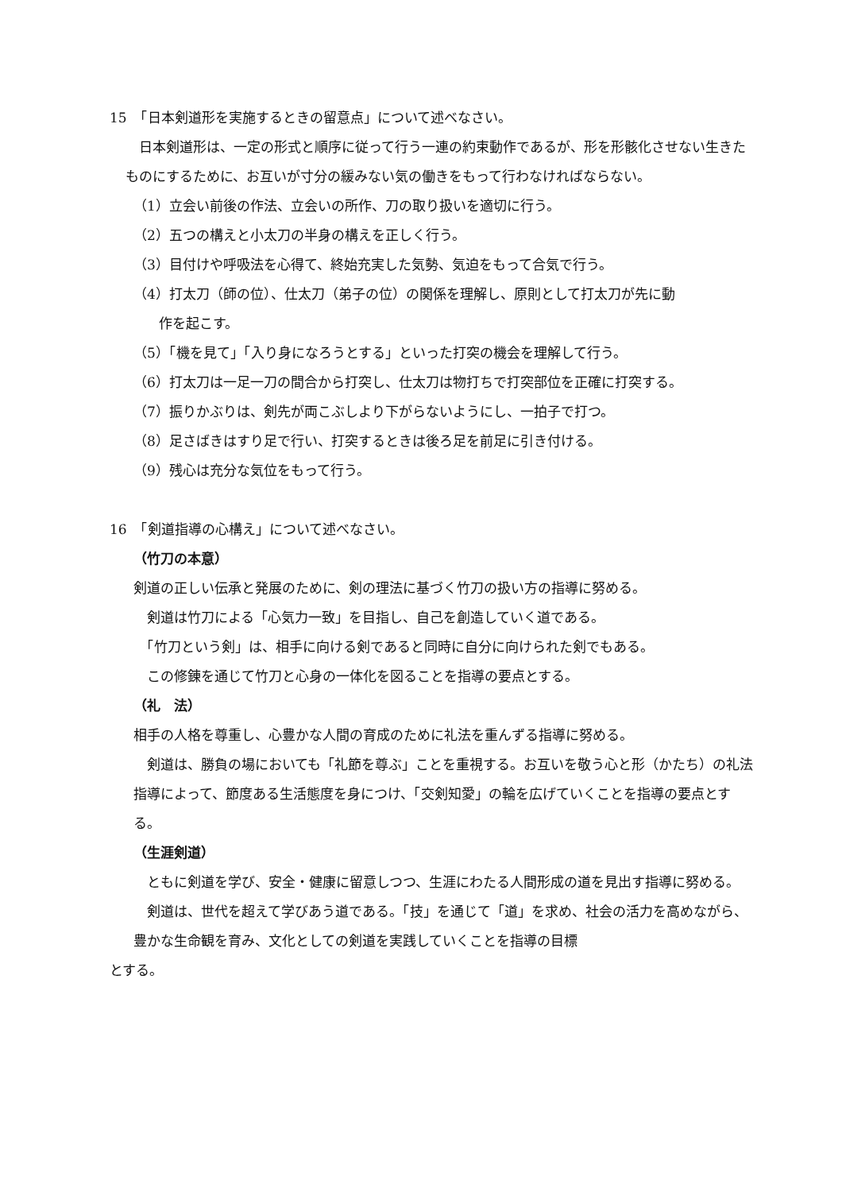15　「日本剣道形を実施するときの留意点」について述べなさい。
　日本剣道形は、一定の形式と順序に従って行う一連の約束動作であるが、形を形骸化させない生きたものにするために、お互いが寸分の緩みない気の働きをもって行わなければならない。
（1）立会い前後の作法、立会いの所作、刀の取り扱いを適切に行う。
（2）五つの構えと小太刀の半身の構えを正しく行う。
（3）目付けや呼吸法を心得て、終始充実した気勢、気迫をもって合気で行う。
（4）打太刀（師の位）、仕太刀（弟子の位）の関係を理解し、原則として打太刀が先に動
作を起こす。
（5）「機を見て」「入り身になろうとする」といった打突の機会を理解して行う。
（6）打太刀は一足一刀の間合から打突し、仕太刀は物打ちで打突部位を正確に打突する。
（7）振りかぶりは、剣先が両こぶしより下がらないようにし、一拍子で打つ。
（8）足さばきはすり足で行い、打突するときは後ろ足を前足に引き付ける。
（9）残心は充分な気位をもって行う。
16　「剣道指導の心構え」について述べなさい。
（竹刀の本意）
剣道の正しい伝承と発展のために、剣の理法に基づく竹刀の扱い方の指導に努める。
　剣道は竹刀による「心気力一致」を目指し、自己を創造していく道である。
　「竹刀という剣」は、相手に向ける剣であると同時に自分に向けられた剣でもある。
　この修錬を通じて竹刀と心身の一体化を図ることを指導の要点とする。
（礼　法）
相手の人格を尊重し、心豊かな人間の育成のために礼法を重んずる指導に努める。
　剣道は、勝負の場においても「礼節を尊ぶ」ことを重視する。お互いを敬う心と形（かたち）の礼法指導によって、節度ある生活態度を身につけ、「交剣知愛」の輪を広げていくことを指導の要点とする。
（生涯剣道）
　ともに剣道を学び、安全・健康に留意しつつ、生涯にわたる人間形成の道を見出す指導に努める。
　剣道は、世代を超えて学びあう道である。「技」を通じて「道」を求め、社会の活力を高めながら、豊かな生命観を育み、文化としての剣道を実践していくことを指導の目標
とする。